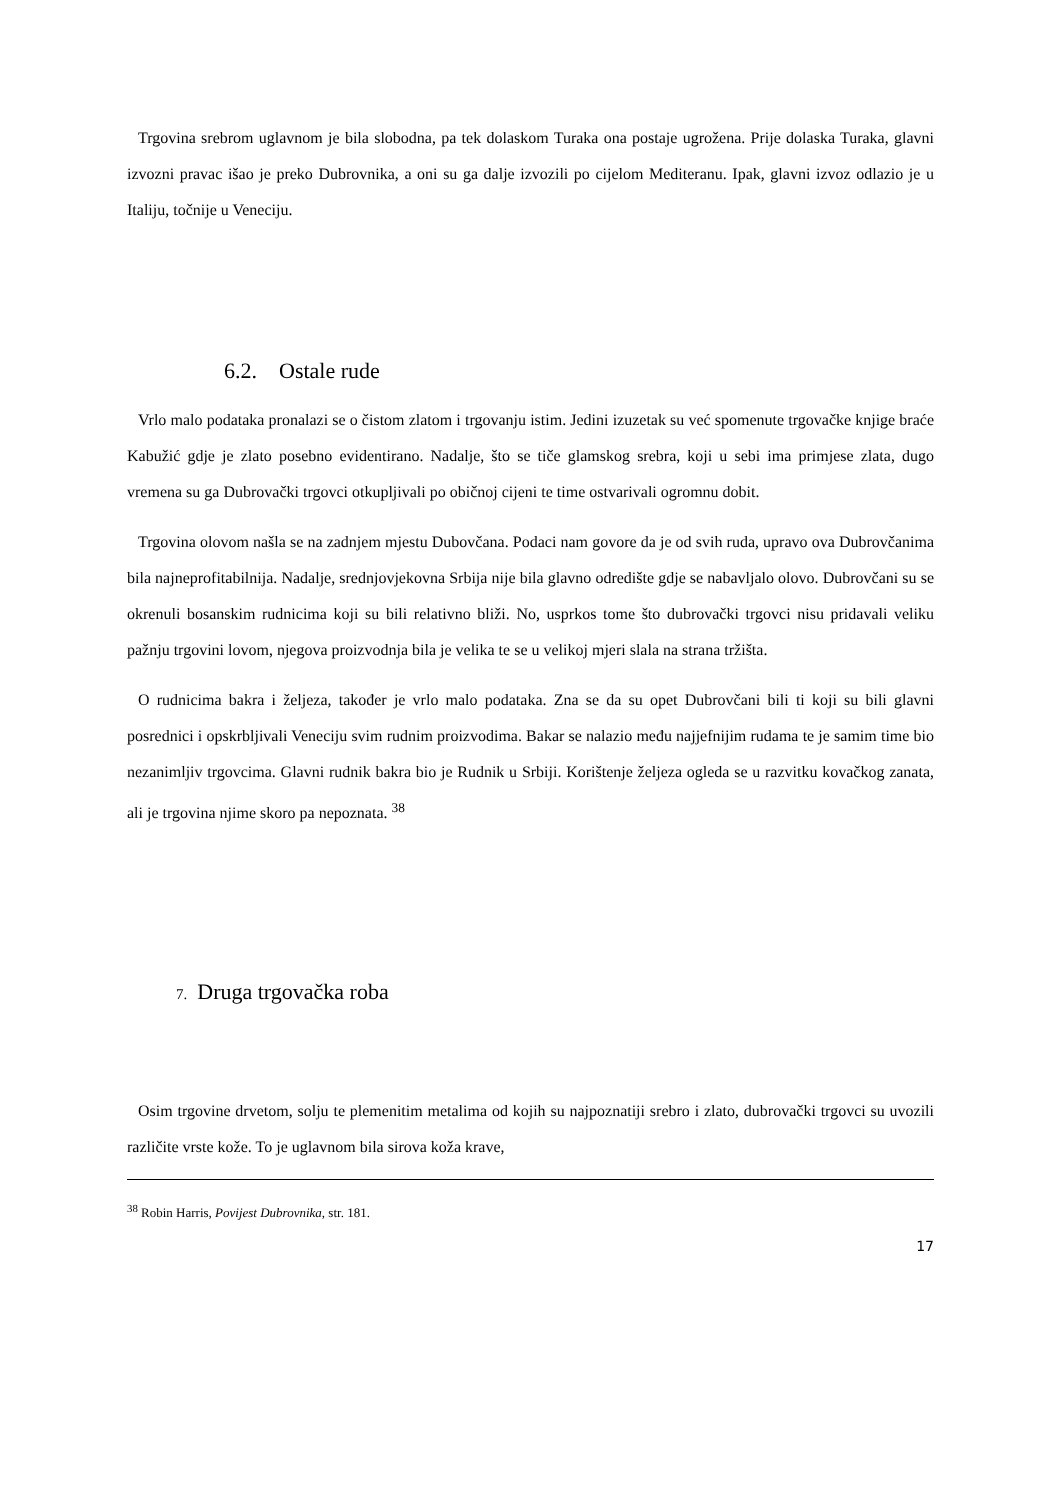Trgovina srebrom uglavnom je bila slobodna, pa tek dolaskom Turaka ona postaje ugrožena. Prije dolaska Turaka, glavni izvozni pravac išao je preko Dubrovnika, a oni su ga dalje izvozili po cijelom Mediteranu. Ipak, glavni izvoz odlazio je u Italiju, točnije u Veneciju.
6.2. Ostale rude
Vrlo malo podataka pronalazi se o čistom zlatom i trgovanju istim. Jedini izuzetak su već spomenute trgovačke knjige braće Kabužić gdje je zlato posebno evidentirano. Nadalje, što se tiče glamskog srebra, koji u sebi ima primjese zlata, dugo vremena su ga Dubrovački trgovci otkupljivali po običnoj cijeni te time ostvarivali ogromnu dobit.
Trgovina olovom našla se na zadnjem mjestu Dubovčana. Podaci nam govore da je od svih ruda, upravo ova Dubrovčanima bila najneprofitabilnija. Nadalje, srednjovjekovna Srbija nije bila glavno odredište gdje se nabavljalo olovo. Dubrovčani su se okrenuli bosanskim rudnicima koji su bili relativno bliži. No, usprkos tome što dubrovački trgovci nisu pridavali veliku pažnju trgovini lovom, njegova proizvodnja bila je velika te se u velikoj mjeri slala na strana tržišta.
O rudnicima bakra i željeza, također je vrlo malo podataka. Zna se da su opet Dubrovčani bili ti koji su bili glavni posrednici i opskrbljivali Veneciju svim rudnim proizvodima. Bakar se nalazio među najjefnijim rudama te je samim time bio nezanimljiv trgovcima. Glavni rudnik bakra bio je Rudnik u Srbiji. Korištenje željeza ogleda se u razvitku kovačkog zanata, ali je trgovina njime skoro pa nepoznata. <sup>38</sup>
7. Druga trgovačka roba
Osim trgovine drvetom, solju te plemenitim metalima od kojih su najpoznatiji srebro i zlato, dubrovački trgovci su uvozili različite vrste kože. To je uglavnom bila sirova koža krave,
<sup>38</sup> Robin Harris, Povijest Dubrovnika, str. 181.
17